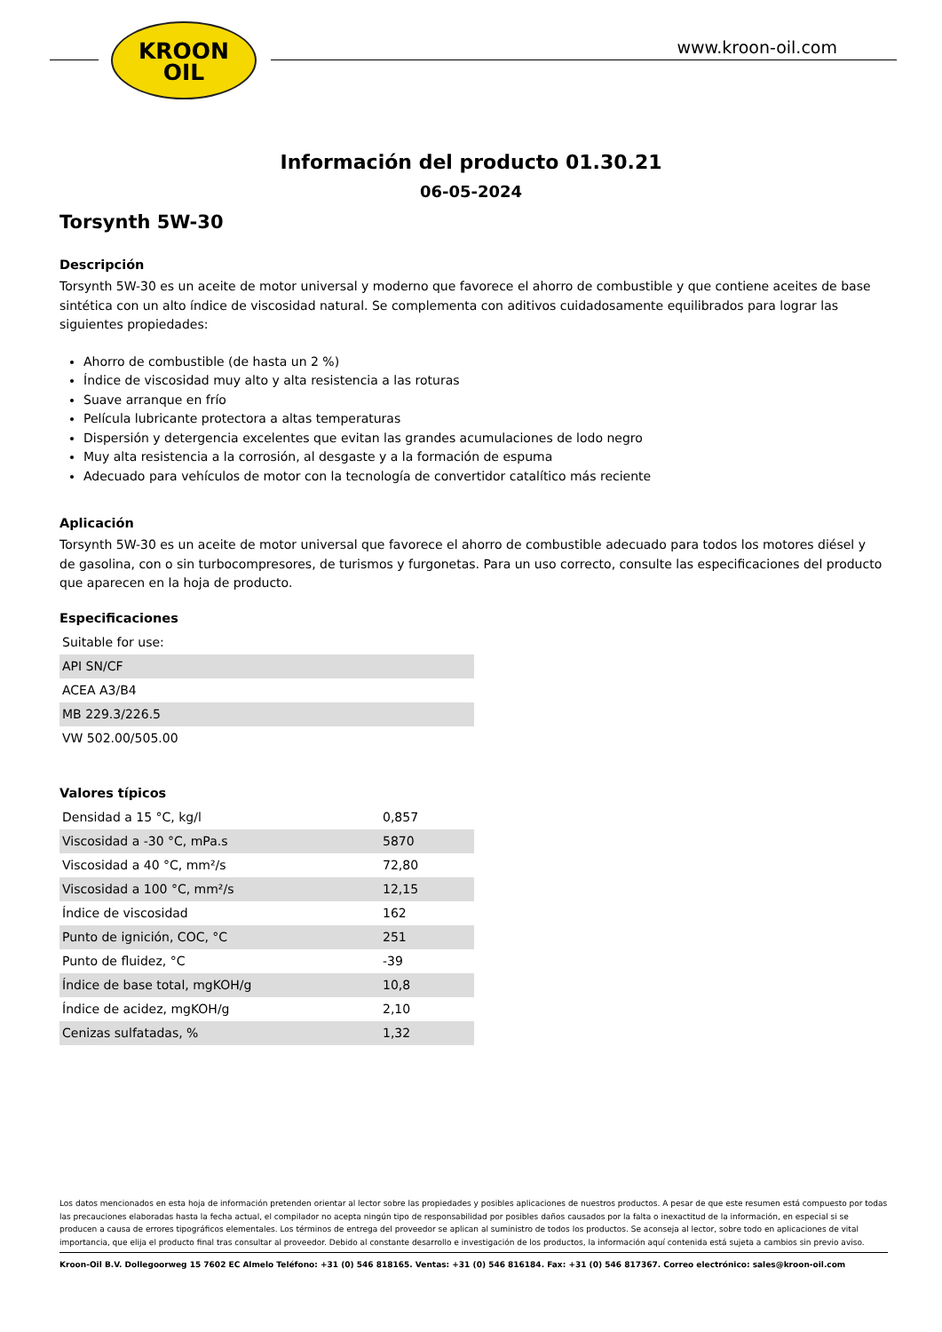KROON
OIL
www.kroon-oil.com
Información del producto 01.30.21
06-05-2024
Torsynth 5W-30
Descripción
Torsynth 5W-30 es un aceite de motor universal y moderno que favorece el ahorro de combustible y que contiene aceites de base sintética con un alto índice de viscosidad natural. Se complementa con aditivos cuidadosamente equilibrados para lograr las siguientes propiedades:
Ahorro de combustible (de hasta un 2 %)
Índice de viscosidad muy alto y alta resistencia a las roturas
Suave arranque en frío
Película lubricante protectora a altas temperaturas
Dispersión y detergencia excelentes que evitan las grandes acumulaciones de lodo negro
Muy alta resistencia a la corrosión, al desgaste y a la formación de espuma
Adecuado para vehículos de motor con la tecnología de convertidor catalítico más reciente
Aplicación
Torsynth 5W-30 es un aceite de motor universal que favorece el ahorro de combustible adecuado para todos los motores diésel y de gasolina, con o sin turbocompresores, de turismos y furgonetas. Para un uso correcto, consulte las especificaciones del producto que aparecen en la hoja de producto.
Especificaciones
| Suitable for use: |
| API SN/CF |
| ACEA A3/B4 |
| MB 229.3/226.5 |
| VW 502.00/505.00 |
Valores típicos
| Densidad a 15 °C, kg/l | 0,857 |
| Viscosidad a -30 °C, mPa.s | 5870 |
| Viscosidad a 40 °C, mm²/s | 72,80 |
| Viscosidad a 100 °C, mm²/s | 12,15 |
| Índice de viscosidad | 162 |
| Punto de ignición, COC, °C | 251 |
| Punto de fluidez, °C | -39 |
| Índice de base total, mgKOH/g | 10,8 |
| Índice de acidez, mgKOH/g | 2,10 |
| Cenizas sulfatadas, % | 1,32 |
Los datos mencionados en esta hoja de información pretenden orientar al lector sobre las propiedades y posibles aplicaciones de nuestros productos. A pesar de que este resumen está compuesto por todas las precauciones elaboradas hasta la fecha actual, el compilador no acepta ningún tipo de responsabilidad por posibles daños causados por la falta o inexactitud de la información, en especial si se producen a causa de errores tipográficos elementales. Los términos de entrega del proveedor se aplican al suministro de todos los productos. Se aconseja al lector, sobre todo en aplicaciones de vital importancia, que elija el producto final tras consultar al proveedor. Debido al constante desarrollo e investigación de los productos, la información aquí contenida está sujeta a cambios sin previo aviso.
Kroon-Oil B.V. Dollegoorweg 15 7602 EC Almelo Teléfono: +31 (0) 546 818165. Ventas: +31 (0) 546 816184. Fax: +31 (0) 546 817367. Correo electrónico: sales@kroon-oil.com